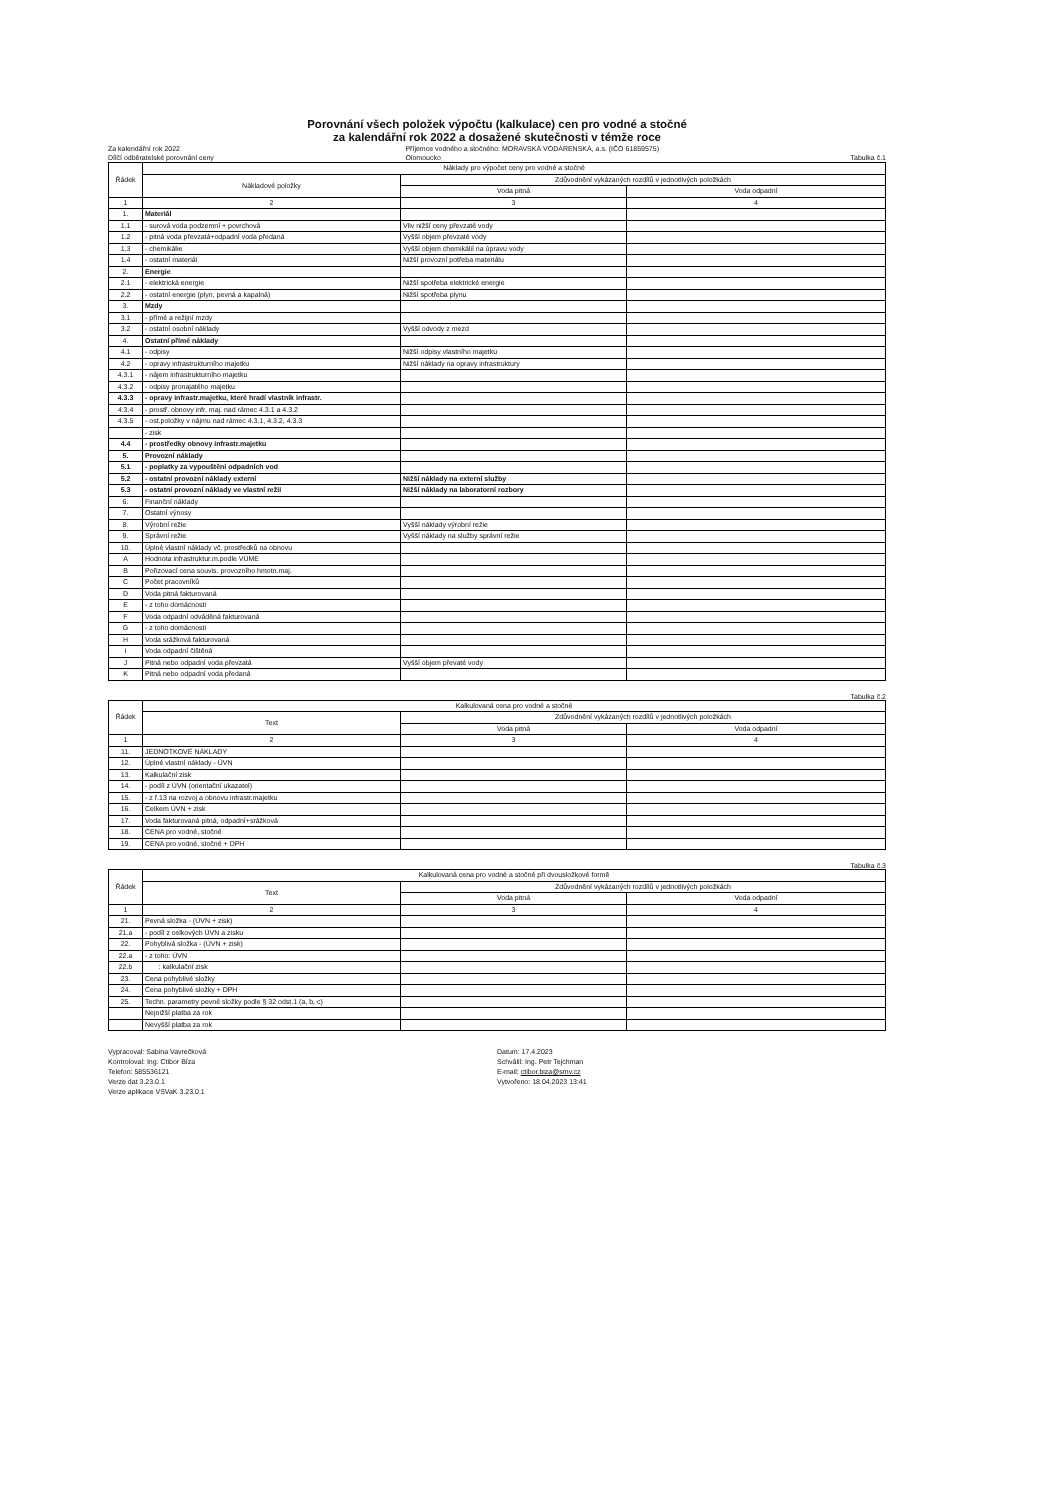Porovnání všech položek výpočtu (kalkulace) cen pro vodné a stočné
za kalendářní rok 2022 a dosažené skutečnosti v témže roce
Za kalendářní rok 2022
Dílčí odběratelské porovnání ceny Příjemce vodného a stočného: MORAVSKÁ VODÁRENSKÁ, a.s. (IČO 61859575)
Olomoucko
Tabulka č.1
| Řádek | Náklady pro výpočet ceny pro vodné a stočné | | |
| --- | --- | --- | --- |
| | Nákladové položky | Zdůvodnění vykázaných rozdílů v jednotlivých položkách | |
| | | Voda pitná | Voda odpadní |
| 1 | 2 | 3 | 4 |
| 1. | Materiál | | |
| 1.1 | - surová voda podzemní + povrchová | Vliv nižší ceny převzaté vody | |
| 1.2 | - pitná voda převzatá+odpadní voda předaná | Vyšší objem převzaté vody | |
| 1.3 | - chemikálie | Vyšší objem chemikálií na úpravu vody | |
| 1.4 | - ostatní materiál | Nižší provozní potřeba materiálu | |
| 2. | Energie | | |
| 2.1 | - elektrická energie | Nižší spotřeba elektrické energie | |
| 2.2 | - ostatní energie (plyn, pevná a kapalná) | Nižší spotřeba plynu | |
| 3. | Mzdy | | |
| 3.1 | - přímé a režijní mzdy | | |
| 3.2 | - ostatní osobní náklady | Vyšší odvody z mezd | |
| 4. | Ostatní přímé náklady | | |
| 4.1 | - odpisy | Nižší odpisy vlastního majetku | |
| 4.2 | - opravy infrastrukturního majetku | Nižší náklady na opravy infrastruktury | |
| 4.3.1 | - nájem infrastrukturního majetku | | |
| 4.3.2 | - odpisy pronajatého majetku | | |
| 4.3.3 | - opravy infrastr.majetku, které hradí vlastník infrastr. | | |
| 4.3.4 | - prostř. obnovy infr. maj. nad rámec 4.3.1 a 4.3.2 | | |
| 4.3.5 | - ost.položky v nájmu nad rámec 4.3.1, 4.3.2, 4.3.3 | | |
| | - zisk | | |
| 4.4 | - prostředky obnovy infrastr.majetku | | |
| 5. | Provozní náklady | | |
| 5.1 | - poplatky za vypouštění odpadních vod | | |
| 5.2 | - ostatní provozní náklady externí | Nižší náklady na externí služby | |
| 5.3 | - ostatní provozní náklady ve vlastní režii | Nižší náklady na laboratorní rozbory | |
| 6. | Finanční náklady | | |
| 7. | Ostatní výnosy | | |
| 8. | Výrobní režie | Vyšší náklady výrobní režie | |
| 9. | Správní režie | Vyšší náklady na služby správní režie | |
| 10. | Úplné vlastní náklady vč. prostředků na obnovu | | |
| A | Hodnota infrastruktur.m.podle VÚME | | |
| B | Pořizovací cena souvis. provozního hmotn.maj. | | |
| C | Počet pracovníků | | |
| D | Voda pitná fakturovaná | | |
| E | - z toho domácnosti | | |
| F | Voda odpadní odváděná fakturovaná | | |
| G | - z toho domácnosti | | |
| H | Voda srážková fakturovaná | | |
| I | Voda odpadní čištěná | | |
| J | Pitná nebo odpadní voda převzatá | Vyšší objem převaté vody | |
| K | Pitná nebo odpadní voda předaná | | |
Tabulka č.2
| Řádek | Kalkulovaná cena pro vodné a stočné | | |
| --- | --- | --- | --- |
| | Text | Zdůvodnění vykázaných rozdílů v jednotlivých položkách | |
| | | Voda pitná | Voda odpadní |
| 1 | 2 | 3 | 4 |
| 11. | JEDNOTKOVÉ NÁKLADY | | |
| 12. | Úplné vlastní náklady - ÚVN | | |
| 13. | Kalkulační zisk | | |
| 14. | - podíl z ÚVN (orientační ukazatel) | | |
| 15. | - z ř.13 na rozvoj a obnovu infrastr.majetku | | |
| 16. | Celkem ÚVN + zisk | | |
| 17. | Voda fakturovaná pitná, odpadní+srážková | | |
| 18. | CENA pro vodné, stočné | | |
| 19. | CENA pro vodné, stočné + DPH | | |
Tabulka č.3
| Řádek | Kalkulovaná cena pro vodné a stočné při dvousložkové formě | | |
| --- | --- | --- | --- |
| | Text | Zdůvodnění vykázaných rozdílů v jednotlivých položkách | |
| | | Voda pitná | Voda odpadní |
| 1 | 2 | 3 | 4 |
| 21. | Pevná složka - (ÚVN + zisk) | | |
| 21.a | - podíl z celkových ÚVN a zisku | | |
| 22. | Pohyblivá složka - (ÚVN + zisk) | | |
| 22.a | - z toho: ÚVN | | |
| 22.b | : kalkulační zisk | | |
| 23. | Cena pohyblivé složky | | |
| 24. | Cena pohyblivé složky + DPH | | |
| 25. | Techn. parametry pevné složky podle § 32 odst.1 (a, b, c) | | |
| | Nejnižší platba za rok | | |
| | Nevyšší platba za rok | | |
Vypracoval: Sabina Vavrečková
Kontroloval: Ing. Ctibor Bíza
Telefon: 585536121
Verze dat 3.23.0.1
Verze aplikace VSVaK 3.23.0.1
Datum: 17.4.2023
Schválil: Ing. Petr Tejchman
E-mail: ctibor.biza@smv.cz
Vytvořeno: 18.04.2023 13:41